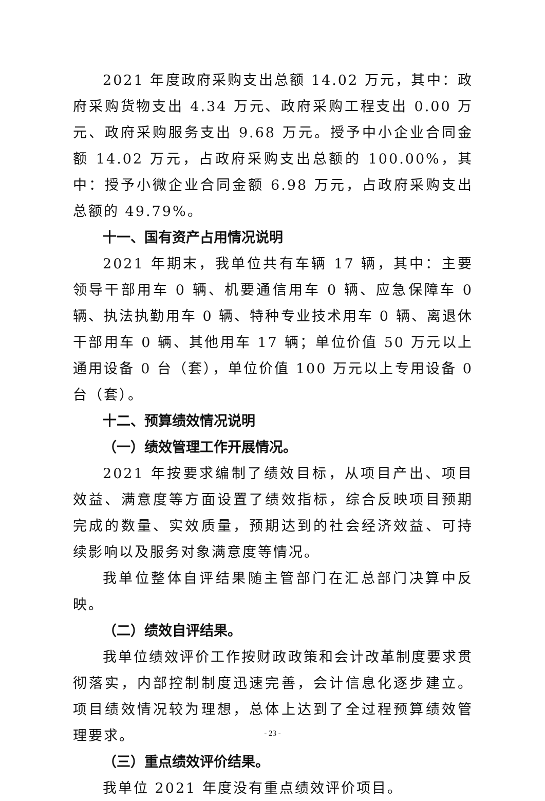2021 年度政府采购支出总额 14.02 万元，其中：政府采购货物支出 4.34 万元、政府采购工程支出 0.00 万元、政府采购服务支出 9.68 万元。授予中小企业合同金额 14.02 万元，占政府采购支出总额的 100.00%，其中：授予小微企业合同金额 6.98 万元，占政府采购支出总额的 49.79%。
十一、国有资产占用情况说明
2021 年期末，我单位共有车辆 17 辆，其中：主要领导干部用车 0 辆、机要通信用车 0 辆、应急保障车 0 辆、执法执勤用车 0 辆、特种专业技术用车 0 辆、离退休干部用车 0 辆、其他用车 17 辆；单位价值 50 万元以上通用设备 0 台（套），单位价值 100 万元以上专用设备 0 台（套）。
十二、预算绩效情况说明
（一）绩效管理工作开展情况。
2021 年按要求编制了绩效目标，从项目产出、项目效益、满意度等方面设置了绩效指标，综合反映项目预期完成的数量、实效质量，预期达到的社会经济效益、可持续影响以及服务对象满意度等情况。
我单位整体自评结果随主管部门在汇总部门决算中反映。
（二）绩效自评结果。
我单位绩效评价工作按财政政策和会计改革制度要求贯彻落实，内部控制制度迅速完善，会计信息化逐步建立。项目绩效情况较为理想，总体上达到了全过程预算绩效管理要求。
（三）重点绩效评价结果。
我单位 2021 年度没有重点绩效评价项目。
- 23 -